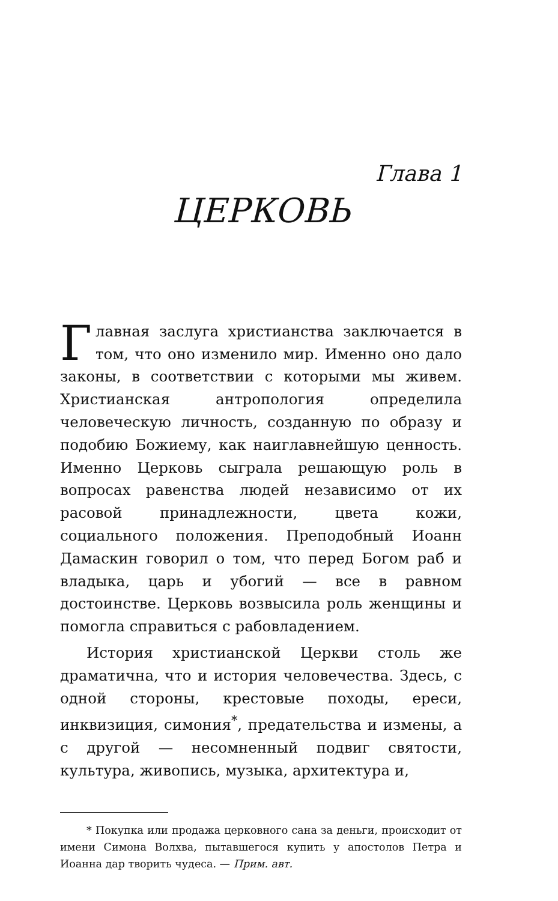Глава 1
ЦЕРКОВЬ
Главная заслуга христианства заключается в том, что оно изменило мир. Именно оно дало законы, в соответствии с которыми мы живем. Христианская антропология определила человеческую личность, созданную по образу и подобию Божиему, как наиглавнейшую ценность. Именно Церковь сыграла решающую роль в вопросах равенства людей независимо от их расовой принадлежности, цвета кожи, социального положения. Преподобный Иоанн Дамаскин говорил о том, что перед Богом раб и владыка, царь и убогий — все в равном достоинстве. Церковь возвысила роль женщины и помогла справиться с рабовладением.
История христианской Церкви столь же драматична, что и история человечества. Здесь, с одной стороны, крестовые походы, ереси, инквизиция, симония<sup>*</sup>, предательства и измены, а с другой — несомненный подвиг святости, культура, живопись, музыка, архитектура и,
* Покупка или продажа церковного сана за деньги, происходит от имени Симона Волхва, пытавшегося купить у апостолов Петра и Иоанна дар творить чудеса. — Прим. авт.